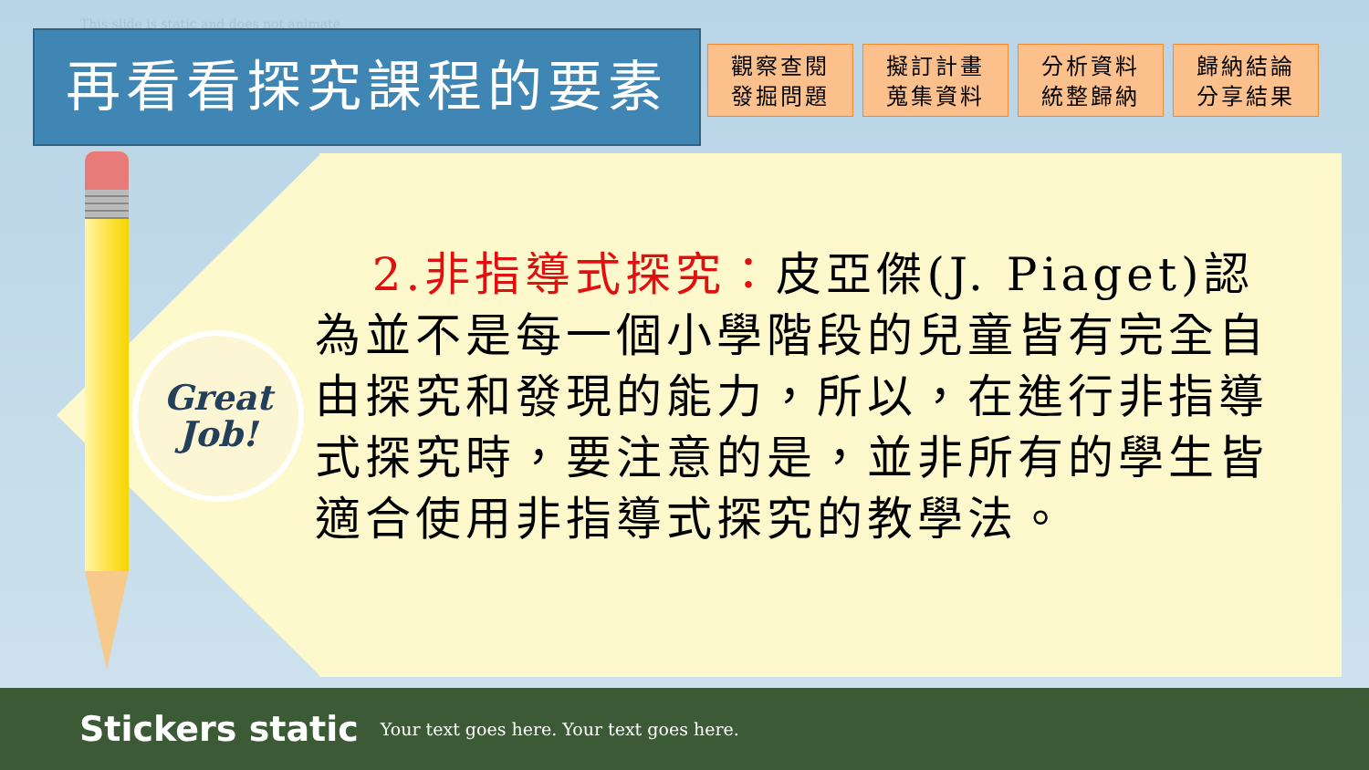This slide is static and does not animate
再看看探究課程的要素
觀察查閱
發掘問題
擬訂計畫
蒐集資料
分析資料
統整歸納
歸納結論
分享結果
Great
Job!
2.非指導式探究：皮亞傑(J. Piaget)認為並不是每一個小學階段的兒童皆有完全自由探究和發現的能力，所以，在進行非指導式探究時，要注意的是，並非所有的學生皆適合使用非指導式探究的教學法。
Stickers static Your text goes here. Your text goes here.